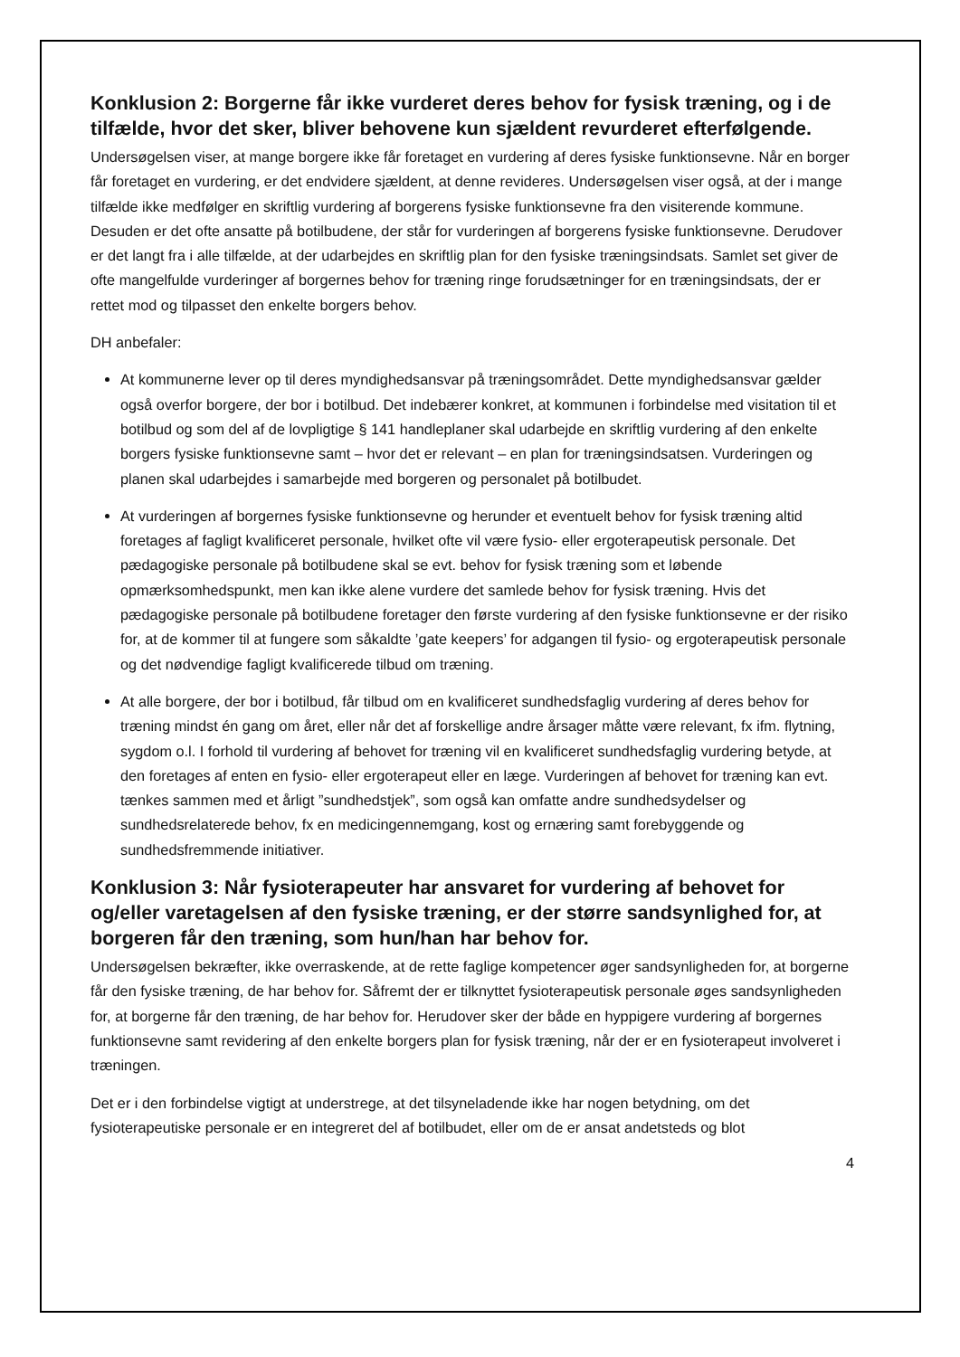Konklusion 2: Borgerne får ikke vurderet deres behov for fysisk træning, og i de tilfælde, hvor det sker, bliver behovene kun sjældent revurderet efterfølgende.
Undersøgelsen viser, at mange borgere ikke får foretaget en vurdering af deres fysiske funktionsevne. Når en borger får foretaget en vurdering, er det endvidere sjældent, at denne revideres. Undersøgelsen viser også, at der i mange tilfælde ikke medfølger en skriftlig vurdering af borgerens fysiske funktionsevne fra den visiterende kommune. Desuden er det ofte ansatte på botilbudene, der står for vurderingen af borgerens fysiske funktionsevne. Derudover er det langt fra i alle tilfælde, at der udarbejdes en skriftlig plan for den fysiske træningsindsats. Samlet set giver de ofte mangelfulde vurderinger af borgernes behov for træning ringe forudsætninger for en træningsindsats, der er rettet mod og tilpasset den enkelte borgers behov.
DH anbefaler:
At kommunerne lever op til deres myndighedsansvar på træningsområdet. Dette myndighedsansvar gælder også overfor borgere, der bor i botilbud. Det indebærer konkret, at kommunen i forbindelse med visitation til et botilbud og som del af de lovpligtige § 141 handleplaner skal udarbejde en skriftlig vurdering af den enkelte borgers fysiske funktionsevne samt – hvor det er relevant – en plan for træningsindsatsen. Vurderingen og planen skal udarbejdes i samarbejde med borgeren og personalet på botilbudet.
At vurderingen af borgernes fysiske funktionsevne og herunder et eventuelt behov for fysisk træning altid foretages af fagligt kvalificeret personale, hvilket ofte vil være fysio- eller ergoterapeutisk personale. Det pædagogiske personale på botilbudene skal se evt. behov for fysisk træning som et løbende opmærksomhedspunkt, men kan ikke alene vurdere det samlede behov for fysisk træning. Hvis det pædagogiske personale på botilbudene foretager den første vurdering af den fysiske funktionsevne er der risiko for, at de kommer til at fungere som såkaldte ’gate keepers’ for adgangen til fysio- og ergoterapeutisk personale og det nødvendige fagligt kvalificerede tilbud om træning.
At alle borgere, der bor i botilbud, får tilbud om en kvalificeret sundhedsfaglig vurdering af deres behov for træning mindst én gang om året, eller når det af forskellige andre årsager måtte være relevant, fx ifm. flytning, sygdom o.l. I forhold til vurdering af behovet for træning vil en kvalificeret sundhedsfaglig vurdering betyde, at den foretages af enten en fysio- eller ergoterapeut eller en læge. Vurderingen af behovet for træning kan evt. tænkes sammen med et årligt ”sundhedstjek”, som også kan omfatte andre sundhedsydelser og sundhedsrelaterede behov, fx en medicingennemgang, kost og ernæring samt forebyggende og sundhedsfremmende initiativer.
Konklusion 3: Når fysioterapeuter har ansvaret for vurdering af behovet for og/eller varetagelsen af den fysiske træning, er der større sandsynlighed for, at borgeren får den træning, som hun/han har behov for.
Undersøgelsen bekræfter, ikke overraskende, at de rette faglige kompetencer øger sandsynligheden for, at borgerne får den fysiske træning, de har behov for. Såfremt der er tilknyttet fysioterapeutisk personale øges sandsynligheden for, at borgerne får den træning, de har behov for. Herudover sker der både en hyppigere vurdering af borgernes funktionsevne samt revidering af den enkelte borgers plan for fysisk træning, når der er en fysioterapeut involveret i træningen.
Det er i den forbindelse vigtigt at understrege, at det tilsyneladende ikke har nogen betydning, om det fysioterapeutiske personale er en integreret del af botilbudet, eller om de er ansat andetsteds og blot
4